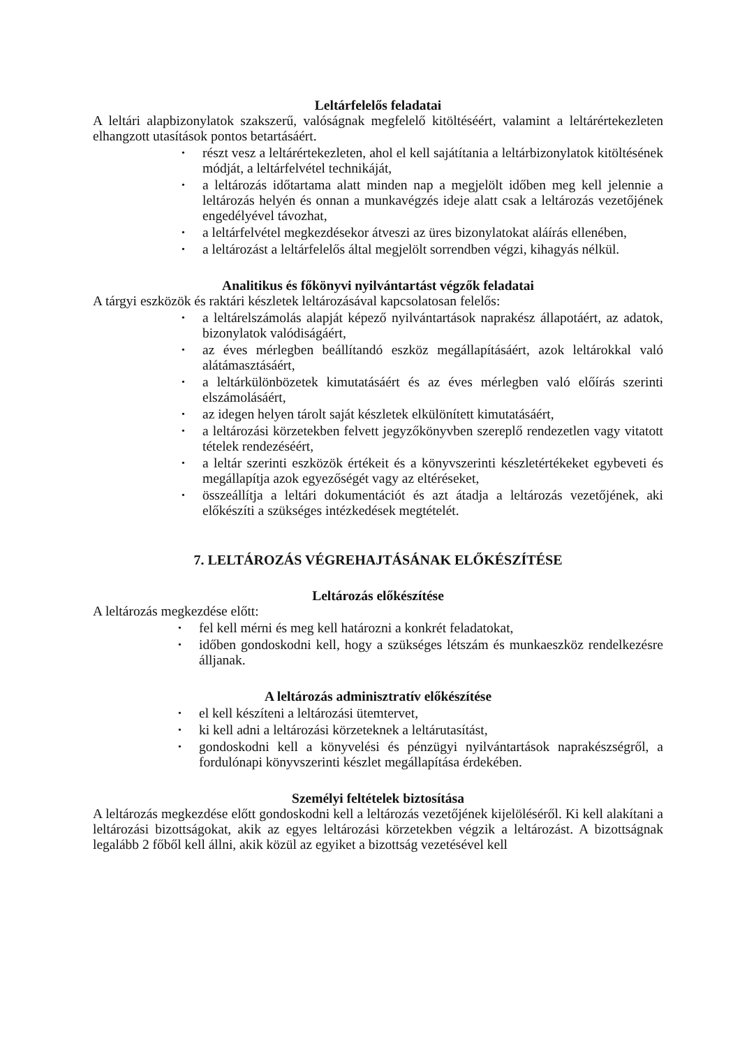Leltárfelelős feladatai
A leltári alapbizonylatok szakszerű, valóságnak megfelelő kitöltéséért, valamint a leltárértekezleten elhangzott utasítások pontos betartásáért.
• részt vesz a leltárértekezleten, ahol el kell sajátítania a leltárbizonylatok kitöltésének módját, a leltárfelvétel technikáját,
• a leltározás időtartama alatt minden nap a megjelölt időben meg kell jelennie a leltározás helyén és onnan a munkavégzés ideje alatt csak a leltározás vezetőjének engedélyével távozhat,
• a leltárfelvétel megkezdésekor átveszi az üres bizonylatokat aláírás ellenében,
• a leltározást a leltárfelelős által megjelölt sorrendben végzi, kihagyás nélkül.
Analitikus és főkönyvi nyilvántartást végzők feladatai
A tárgyi eszközök és raktári készletek leltározásával kapcsolatosan felelős:
• a leltárelszámolás alapját képező nyilvántartások naprakész állapotáért, az adatok, bizonylatok valódiságáért,
• az éves mérlegben beállítandó eszköz megállapításáért, azok leltárokkal való alátámasztásáért,
• a leltárkülönbözetek kimutatásáért és az éves mérlegben való előírás szerinti elszámolásáért,
• az idegen helyen tárolt saját készletek elkülönített kimutatásáért,
• a leltározási körzetekben felvett jegyzőkönyvben szereplő rendezetlen vagy vitatott tételek rendezéséért,
• a leltár szerinti eszközök értékeit és a könyvszerinti készletértékeket egybeveti és megállapítja azok egyezőségét vagy az eltéréseket,
• összeállítja a leltári dokumentációt és azt átadja a leltározás vezetőjének, aki előkészíti a szükséges intézkedések megtételét.
7. LELTÁROZÁS VÉGREHAJTÁSÁNAK ELŐKÉSZÍTÉSE
Leltározás előkészítése
A leltározás megkezdése előtt:
• fel kell mérni és meg kell határozni a konkrét feladatokat,
• időben gondoskodni kell, hogy a szükséges létszám és munkaeszköz rendelkezésre álljanak.
A leltározás adminisztratív előkészítése
• el kell készíteni a leltározási ütemtervet,
• ki kell adni a leltározási körzeteknek a leltárutasítást,
• gondoskodni kell a könyvelési és pénzügyi nyilvántartások naprakészségről, a fordulónapi könyvszerinti készlet megállapítása érdekében.
Személyi feltételek biztosítása
A leltározás megkezdése előtt gondoskodni kell a leltározás vezetőjének kijelöléséről. Ki kell alakítani a leltározási bizottságokat, akik az egyes leltározási körzetekben végzik a leltározást. A bizottságnak legalább 2 főből kell állni, akik közül az egyiket a bizottság vezetésével kell